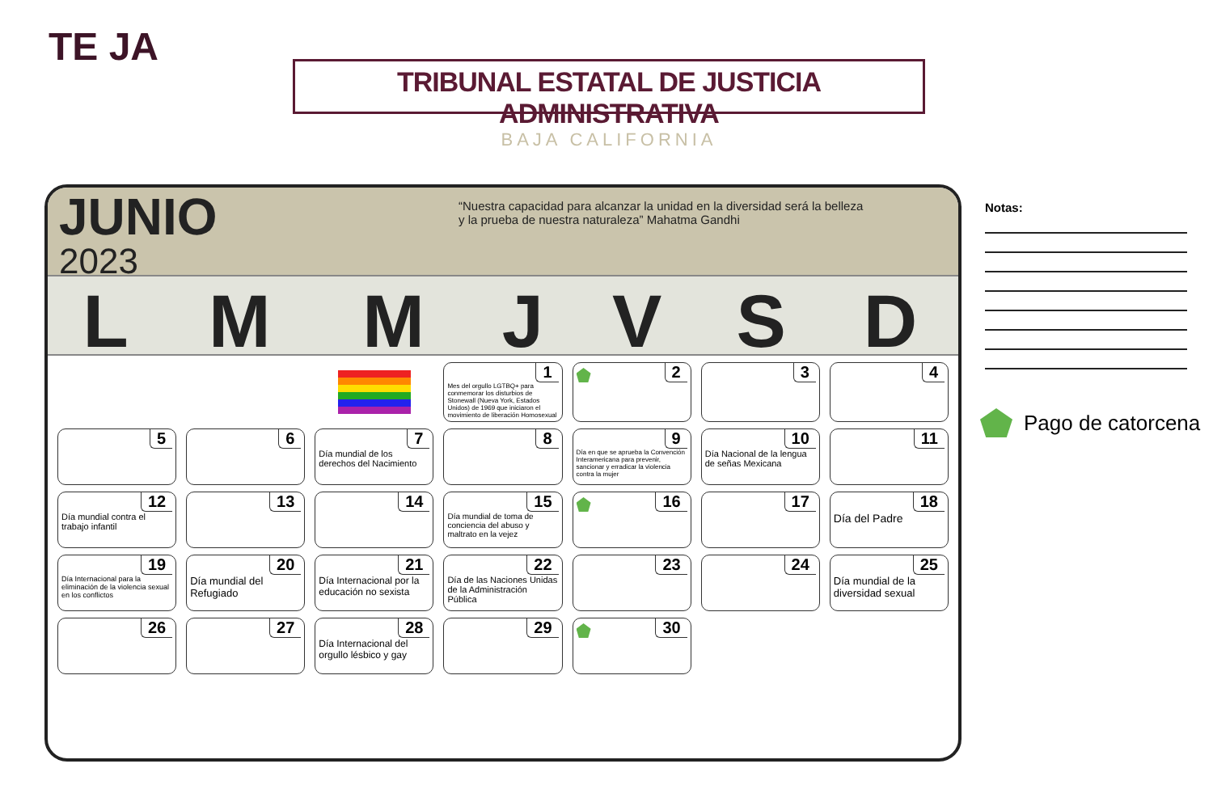TE JA
TRIBUNAL ESTATAL DE JUSTICIA ADMINISTRATIVA
BAJA CALIFORNIA
JUNIO
2023
“Nuestra capacidad para alcanzar la unidad en la diversidad será la belleza
y la prueba de nuestra naturaleza” Mahatma Gandhi
| L | M | M | J | V | S | D |
| | | | 1 Mes del orgullo LGTBQ+ para conmemorar los disturbios de Stonewall (Nueva York, Estados Unidos) de 1969 que iniciaron el movimiento de liberación Homosexual | 2 | 3 | 4 |
| 5 | 6 | 7 Día mundial de los derechos del Nacimiento | 8 | 9 Día en que se aprueba la Convención Interamericana para prevenir, sancionar y erradicar la violencia contra la mujer | 10 Día Nacional de la lengua de señas Mexicana | 11 |
| 12 Día mundial contra el trabajo infantil | 13 | 14 | 15 Día mundial de toma de conciencia del abuso y maltrato en la vejez | 16 | 17 | 18 Día del Padre |
| 19 Día Internacional para la eliminación de la violencia sexual en los conflictos | 20 Día mundial del Refugiado | 21 Día Internacional por la educación no sexista | 22 Día de las Naciones Unidas de la Administración Pública | 23 | 24 | 25 Día mundial de la diversidad sexual |
| 26 | 27 | 28 Día Internacional del orgullo lésbico y gay | 29 | 30 | | |
Notas:
Pago de catorcena